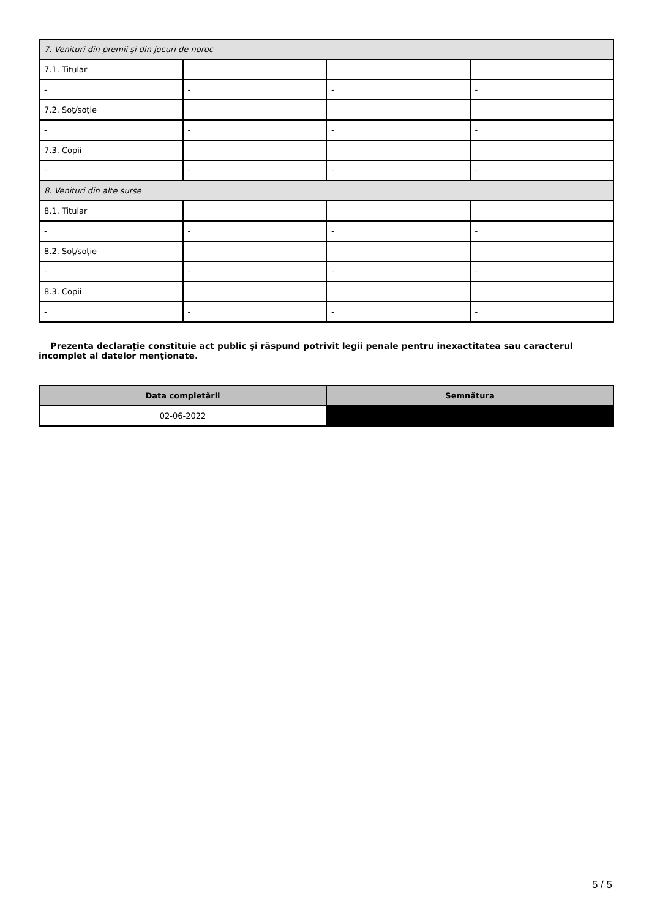| 7. Venituri din premii şi din jocuri de noroc | | | |
| 7.1. Titular | | | |
| - | - | - | - |
| 7.2. Soţ/soţie | | | |
| - | - | - | - |
| 7.3. Copii | | | |
| - | - | - | - |
| 8. Venituri din alte surse | | | |
| 8.1. Titular | | | |
| - | - | - | - |
| 8.2. Soţ/soţie | | | |
| - | - | - | - |
| 8.3. Copii | | | |
| - | - | - | - |
Prezenta declaraţie constituie act public şi răspund potrivit legii penale pentru inexactitatea sau caracterul incomplet al datelor menţionate.
| Data completării | Semnătura |
| --- | --- |
| 02-06-2022 | |
5 / 5